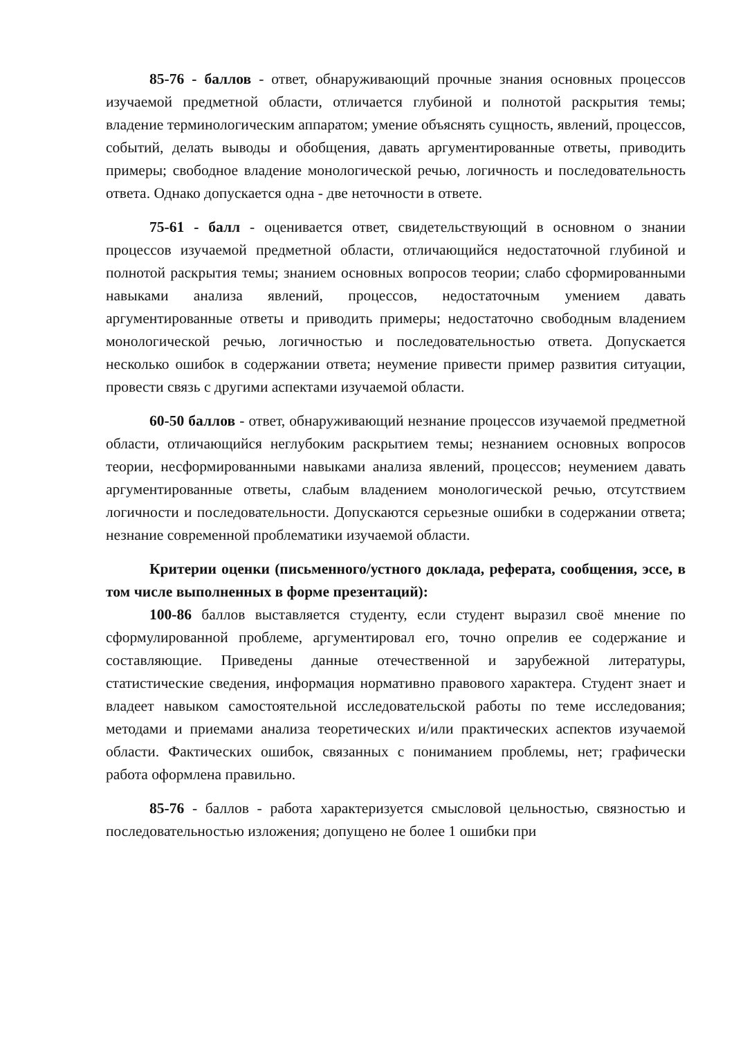85-76 - баллов - ответ, обнаруживающий прочные знания основных процессов изучаемой предметной области, отличается глубиной и полнотой раскрытия темы; владение терминологическим аппаратом; умение объяснять сущность, явлений, процессов, событий, делать выводы и обобщения, давать аргументированные ответы, приводить примеры; свободное владение монологической речью, логичность и последовательность ответа. Однако допускается одна - две неточности в ответе.
75-61 - балл - оценивается ответ, свидетельствующий в основном о знании процессов изучаемой предметной области, отличающийся недостаточной глубиной и полнотой раскрытия темы; знанием основных вопросов теории; слабо сформированными навыками анализа явлений, процессов, недостаточным умением давать аргументированные ответы и приводить примеры; недостаточно свободным владением монологической речью, логичностью и последовательностью ответа. Допускается несколько ошибок в содержании ответа; неумение привести пример развития ситуации, провести связь с другими аспектами изучаемой области.
60-50 баллов - ответ, обнаруживающий незнание процессов изучаемой предметной области, отличающийся неглубоким раскрытием темы; незнанием основных вопросов теории, несформированными навыками анализа явлений, процессов; неумением давать аргументированные ответы, слабым владением монологической речью, отсутствием логичности и последовательности. Допускаются серьезные ошибки в содержании ответа; незнание современной проблематики изучаемой области.
Критерии оценки (письменного/устного доклада, реферата, сообщения, эссе, в том числе выполненных в форме презентаций):
100-86 баллов выставляется студенту, если студент выразил своё мнение по сформулированной проблеме, аргументировал его, точно опрелив ее содержание и составляющие. Приведены данные отечественной и зарубежной литературы, статистические сведения, информация нормативно правового характера. Студент знает и владеет навыком самостоятельной исследовательской работы по теме исследования; методами и приемами анализа теоретических и/или практических аспектов изучаемой области. Фактических ошибок, связанных с пониманием проблемы, нет; графически работа оформлена правильно.
85-76 - баллов - работа характеризуется смысловой цельностью, связностью и последовательностью изложения; допущено не более 1 ошибки при